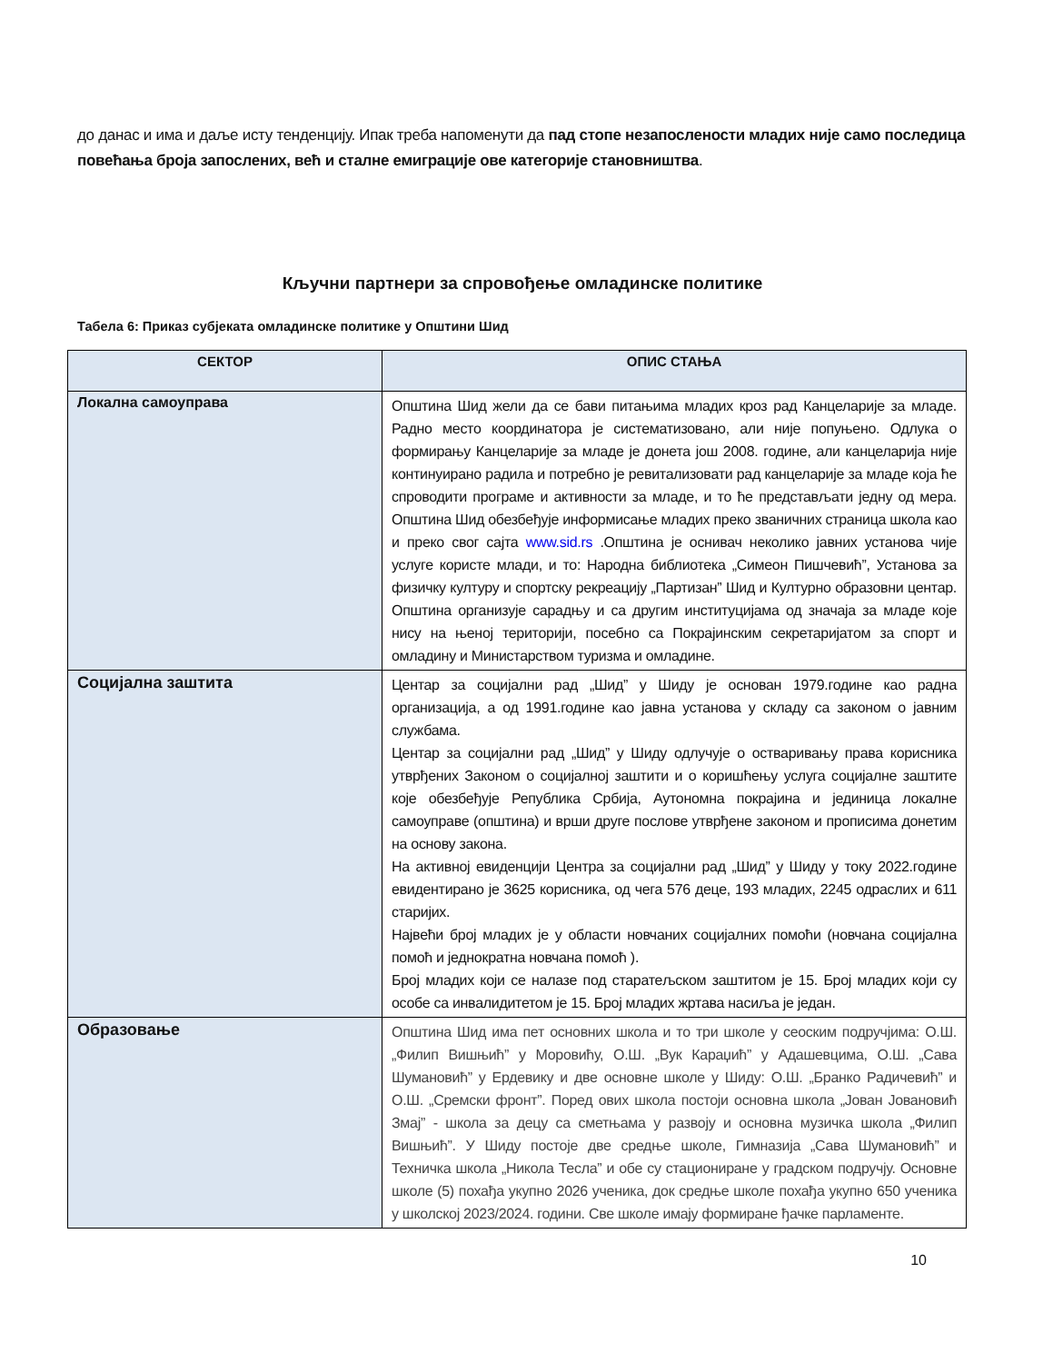до данас и има и даље исту тенденцију. Ипак треба напоменути да пад стопе незапослености младих није само последица повећања броја запослених, већ и сталне емиграције ове категорије становништва.
Кључни партнери за спровођење омладинске политике
Табела 6: Приказ субјеката омладинске политике у Општини Шид
| СЕКТОР | ОПИС СТАЊА |
| --- | --- |
| Локална самоуправа | Општина Шид жели да се бави питањима младих кроз рад Канцеларије за младе. Радно место координатора је систематизовано, али није попуњено. Одлука о формирању Канцеларије за младе је донета још 2008. године, али канцеларија није континуирано радила и потребно је ревитализовати рад канцеларије за младе која ће спроводити програме и активности за младе, и то ће представљати једну од мера. Општина Шид обезбеђује информисање младих преко званичних страница школа као и преко свог сајта www.sid.rs .Општина је оснивач неколико јавних установа чије услуге користе млади, и то: Народна библиотека „Симеон Пишчевић”, Установа за физичку културу и спортску рекреацију „Партизан” Шид и Културно образовни центар. Општина организује сарадњу и са другим институцијама од значаја за младе које нису на њеној територији, посебно са Покрајинским секретаријатом за спорт и омладину и Министарством туризма и омладине. |
| Социјална заштита | Центар за социјални рад „Шид” у Шиду је основан 1979.године као радна организација, а од 1991.године као јавна установа у складу са законом о јавним службама. Центар за социјални рад „Шид” у Шиду одлучује о остваривању права корисника утврђених Законом о социјалној заштити и о коришћењу услуга социјалне заштите које обезбеђује Република Србија, Аутономна покрајина и јединица локалне самоуправе (општина) и врши друге послове утврђене законом и прописима донетим на основу закона. На активној евиденцији Центра за социјални рад „Шид” у Шиду у току 2022.године евидентирано је 3625 корисника, од чега 576 деце, 193 младих, 2245 одраслих и 611 старијих. Највећи број младих је у области новчаних социјалних помоћи (новчана социјална помоћ и једнократна новчана помоћ ). Број младих који се налазе под старатељском заштитом је 15. Број младих који су особе са инвалидитетом је 15. Број младих жртава насиља је један. |
| Образовање | Општина Шид има пет основних школа и то три школе у сеоским подручјима: О.Ш. „Филип Вишњић” у Моровићу, О.Ш. „Вук Караџић” у Адашевцима, О.Ш. „Сава Шумановић” у Ердевику и две основне школе у Шиду: О.Ш. „Бранко Радичевић” и О.Ш. „Сремски фронт”. Поред ових школа постоји основна школа „Јован Јовановић Змај” - школа за децу са сметњама у развоју и основна музичка школа „Филип Вишњић”. У Шиду постоје две средње школе, Гимназија „Сава Шумановић” и Техничка школа „Никола Тесла” и обе су стациониране у градском подручју. Основне школе (5) похађа укупно 2026 ученика, док средње школе похађа укупно 650 ученика у школској 2023/2024. години. Све школе имају формиране ђачке парламенте. |
10